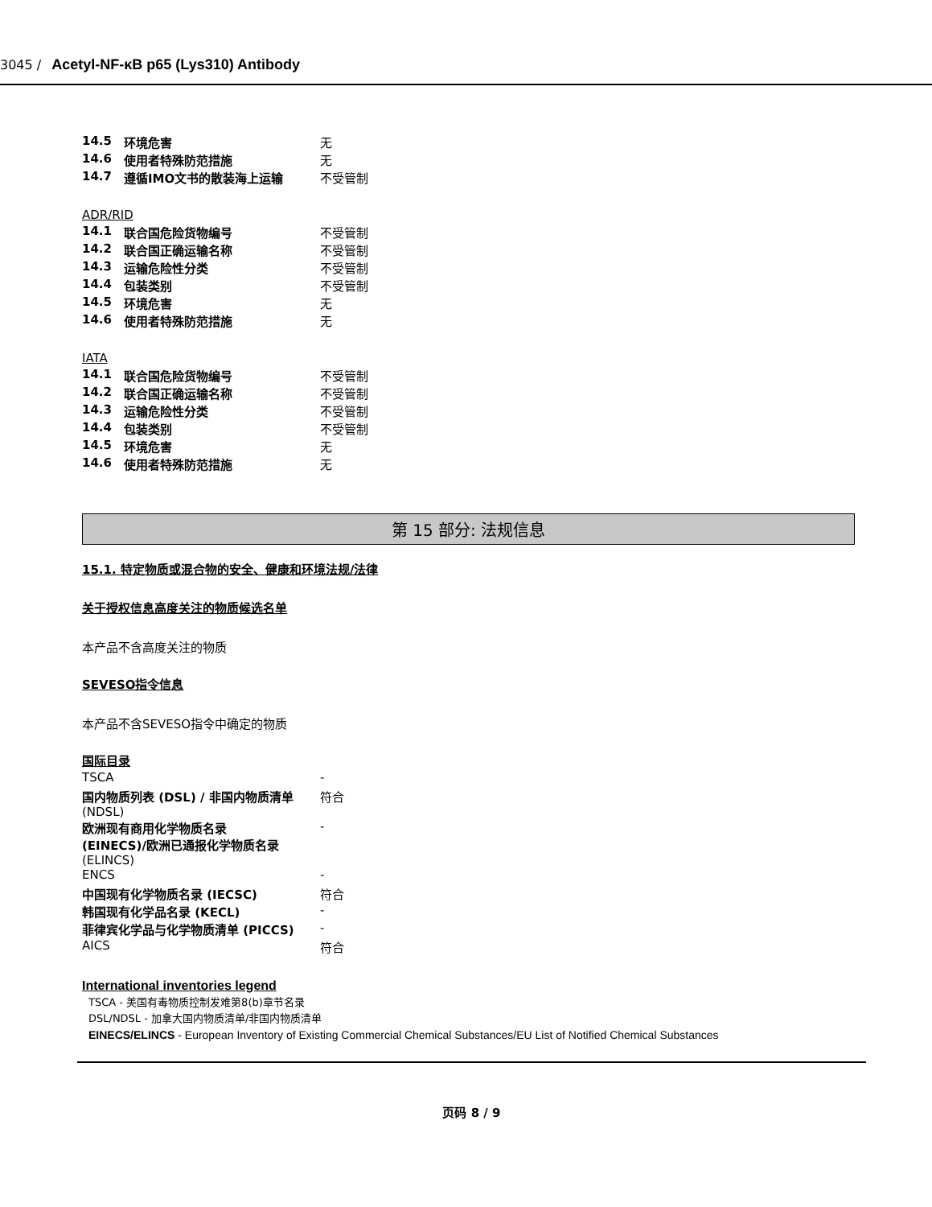3045 / Acetyl-NF-κB p65 (Lys310) Antibody
| 14.5 | 环境危害 | 无 |
| 14.6 | 使用者特殊防范措施 | 无 |
| 14.7 | 遵循IMO文书的散装海上运输 | 不受管制 |
ADR/RID
| 14.1 | 联合国危险货物编号 | 不受管制 |
| 14.2 | 联合国正确运输名称 | 不受管制 |
| 14.3 | 运输危险性分类 | 不受管制 |
| 14.4 | 包装类别 | 不受管制 |
| 14.5 | 环境危害 | 无 |
| 14.6 | 使用者特殊防范措施 | 无 |
IATA
| 14.1 | 联合国危险货物编号 | 不受管制 |
| 14.2 | 联合国正确运输名称 | 不受管制 |
| 14.3 | 运输危险性分类 | 不受管制 |
| 14.4 | 包装类别 | 不受管制 |
| 14.5 | 环境危害 | 无 |
| 14.6 | 使用者特殊防范措施 | 无 |
第 15 部分: 法规信息
15.1. 特定物质或混合物的安全、健康和环境法规/法律
关于授权信息高度关注的物质候选名单
本产品不含高度关注的物质
SEVESO指令信息
本产品不含SEVESO指令中确定的物质
国际目录
| TSCA | - |
| 国内物质列表 (DSL) / 非国内物质清单 (NDSL) | 符合 |
| 欧洲现有商用化学物质名录 (EINECS)/欧洲已通报化学物质名录 (ELINCS) | - |
| ENCS | - |
| 中国现有化学物质名录 (IECSC) | 符合 |
| 韩国现有化学品名录 (KECL) | - |
| 菲律宾化学品与化学物质清单 (PICCS) | - |
| AICS | 符合 |
International inventories legend
TSCA - 美国有毒物质控制发难第8(b)章节名录
DSL/NDSL - 加拿大国内物质清单/非国内物质清单
EINECS/ELINCS - European Inventory of Existing Commercial Chemical Substances/EU List of Notified Chemical Substances
页码 8 / 9